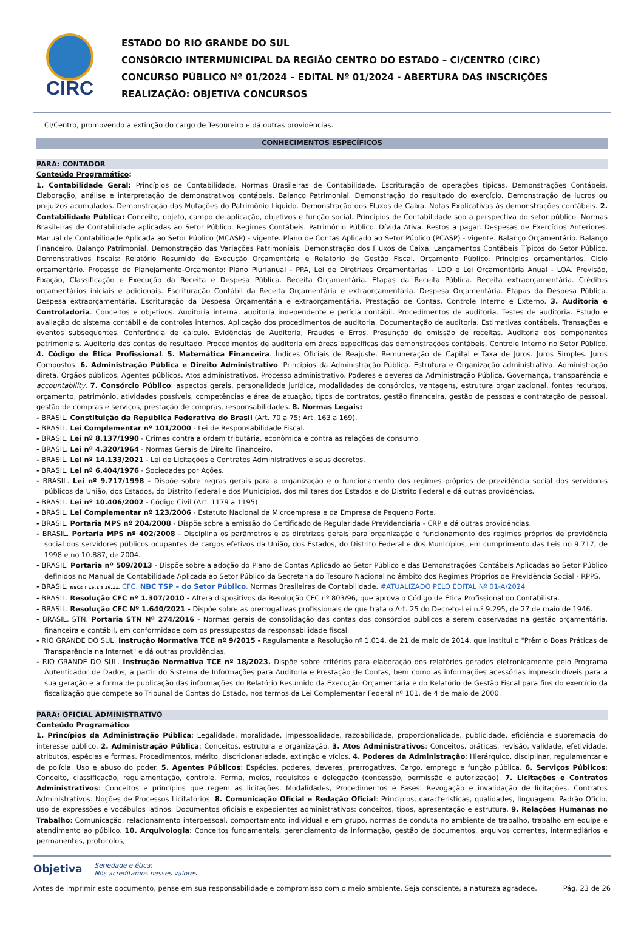CIRC
ESTADO DO RIO GRANDE DO SUL
CONSÓRCIO INTERMUNICIPAL DA REGIÃO CENTRO DO ESTADO – CI/CENTRO (CIRC)
CONCURSO PÚBLICO Nº 01/2024 – EDITAL Nº 01/2024 - ABERTURA DAS INSCRIÇÕES
REALIZAÇÃO: OBJETIVA CONCURSOS
CI/Centro, promovendo a extinção do cargo de Tesoureiro e dá outras providências.
CONHECIMENTOS ESPECÍFICOS
PARA: CONTADOR
Conteúdo Programático:
1. Contabilidade Geral: Princípios de Contabilidade. Normas Brasileiras de Contabilidade. Escrituração de operações típicas. Demonstrações Contábeis. Elaboração, análise e interpretação de demonstrativos contábeis. Balanço Patrimonial. Demonstração do resultado do exercício. Demonstração de lucros ou prejuízos acumulados. Demonstração das Mutações do Patrimônio Líquido. Demonstração dos Fluxos de Caixa. Notas Explicativas às demonstrações contábeis. 2. Contabilidade Pública: Conceito, objeto, campo de aplicação, objetivos e função social. Princípios de Contabilidade sob a perspectiva do setor público. Normas Brasileiras de Contabilidade aplicadas ao Setor Público. Regimes Contábeis. Patrimônio Público. Dívida Ativa. Restos a pagar. Despesas de Exercícios Anteriores. Manual de Contabilidade Aplicada ao Setor Público (MCASP) - vigente. Plano de Contas Aplicado ao Setor Público (PCASP) - vigente. Balanço Orçamentário. Balanço Financeiro. Balanço Patrimonial. Demonstração das Variações Patrimoniais. Demonstração dos Fluxos de Caixa. Lançamentos Contábeis Típicos do Setor Público. Demonstrativos fiscais: Relatório Resumido de Execução Orçamentária e Relatório de Gestão Fiscal. Orçamento Público. Princípios orçamentários. Ciclo orçamentário. Processo de Planejamento-Orçamento: Plano Plurianual - PPA, Lei de Diretrizes Orçamentárias - LDO e Lei Orçamentária Anual - LOA. Previsão, Fixação, Classificação e Execução da Receita e Despesa Pública. Receita Orçamentária. Etapas da Receita Pública. Receita extraorçamentária. Créditos orçamentários iniciais e adicionais. Escrituração Contábil da Receita Orçamentária e extraorçamentária. Despesa Orçamentária. Etapas da Despesa Pública. Despesa extraorçamentária. Escrituração da Despesa Orçamentária e extraorçamentária. Prestação de Contas. Controle Interno e Externo. 3. Auditoria e Controladoria. Conceitos e objetivos. Auditoria interna, auditoria independente e perícia contábil. Procedimentos de auditoria. Testes de auditoria. Estudo e avaliação do sistema contábil e de controles internos. Aplicação dos procedimentos de auditoria. Documentação de auditoria. Estimativas contábeis. Transações e eventos subsequentes. Conferência de cálculo. Evidências de Auditoria, Fraudes e Erros. Presunção de omissão de receitas. Auditoria dos componentes patrimoniais. Auditoria das contas de resultado. Procedimentos de auditoria em áreas específicas das demonstrações contábeis. Controle Interno no Setor Público. 4. Código de Ética Profissional. 5. Matemática Financeira. Índices Oficiais de Reajuste. Remuneração de Capital e Taxa de Juros. Juros Simples. Juros Compostos. 6. Administração Pública e Direito Administrativo. Princípios da Administração Pública. Estrutura e Organização administrativa. Administração direta. Órgãos públicos. Agentes públicos. Atos administrativos. Processo administrativo. Poderes e deveres da Administração Pública. Governança, transparência e accountability. 7. Consórcio Público: aspectos gerais, personalidade jurídica, modalidades de consórcios, vantagens, estrutura organizacional, fontes recursos, orçamento, patrimônio, atividades possíveis, competências e área de atuação, tipos de contratos, gestão financeira, gestão de pessoas e contratação de pessoal, gestão de compras e serviços, prestação de compras, responsabilidades. 8. Normas Legais:
- BRASIL. Constituição da República Federativa do Brasil (Art. 70 a 75; Art. 163 a 169).
- BRASIL. Lei Complementar nº 101/2000 - Lei de Responsabilidade Fiscal.
- BRASIL. Lei nº 8.137/1990 - Crimes contra a ordem tributária, econômica e contra as relações de consumo.
- BRASIL. Lei nº 4.320/1964 - Normas Gerais de Direito Financeiro.
- BRASIL. Lei nº 14.133/2021 - Lei de Licitações e Contratos Administrativos e seus decretos.
- BRASIL. Lei nº 6.404/1976 - Sociedades por Ações.
- BRASIL. Lei nº 9.717/1998 - Dispõe sobre regras gerais para a organização e o funcionamento dos regimes próprios de previdência social dos servidores públicos da União, dos Estados, do Distrito Federal e dos Municípios, dos militares dos Estados e do Distrito Federal e dá outras providências.
- BRASIL. Lei nº 10.406/2002 - Código Civil (Art. 1179 a 1195)
- BRASIL. Lei Complementar nº 123/2006 - Estatuto Nacional da Microempresa e da Empresa de Pequeno Porte.
- BRASIL. Portaria MPS nº 204/2008 - Dispõe sobre a emissão do Certificado de Regularidade Previdenciária - CRP e dá outras providências.
- BRASIL. Portaria MPS nº 402/2008 - Disciplina os parâmetros e as diretrizes gerais para organização e funcionamento dos regimes próprios de previdência social dos servidores públicos ocupantes de cargos efetivos da União, dos Estados, do Distrito Federal e dos Municípios, em cumprimento das Leis no 9.717, de 1998 e no 10.887, de 2004.
- BRASIL. Portaria nº 509/2013 - Dispõe sobre a adoção do Plano de Contas Aplicado ao Setor Público e das Demonstrações Contábeis Aplicadas ao Setor Público definidos no Manual de Contabilidade Aplicada ao Setor Público da Secretaria do Tesouro Nacional no âmbito dos Regimes Próprios de Previdência Social - RPPS.
- BRASIL. NBCs T 16.1 a 16.11. CFC. NBC TSP – do Setor Público. Normas Brasileiras de Contabilidade. #ATUALIZADO PELO EDITAL Nº 01-A/2024
- BRASIL. Resolução CFC nº 1.307/2010 - Altera dispositivos da Resolução CFC nº 803/96, que aprova o Código de Ética Profissional do Contabilista.
- BRASIL. Resolução CFC Nº 1.640/2021 - Dispõe sobre as prerrogativas profissionais de que trata o Art. 25 do Decreto-Lei n.º 9.295, de 27 de maio de 1946.
- BRASIL. STN. Portaria STN Nº 274/2016 - Normas gerais de consolidação das contas dos consórcios públicos a serem observadas na gestão orçamentária, financeira e contábil, em conformidade com os pressupostos da responsabilidade fiscal.
- RIO GRANDE DO SUL. Instrução Normativa TCE nº 9/2015 - Regulamenta a Resolução nº 1.014, de 21 de maio de 2014, que institui o "Prêmio Boas Práticas de Transparência na Internet" e dá outras providências.
- RIO GRANDE DO SUL. Instrução Normativa TCE nº 18/2023. Dispõe sobre critérios para elaboração dos relatórios gerados eletronicamente pelo Programa Autenticador de Dados, a partir do Sistema de Informações para Auditoria e Prestação de Contas, bem como as informações acessórias imprescindíveis para a sua geração e a forma de publicação das informações do Relatório Resumido da Execução Orçamentária e do Relatório de Gestão Fiscal para fins do exercício da fiscalização que compete ao Tribunal de Contas do Estado, nos termos da Lei Complementar Federal nº 101, de 4 de maio de 2000.
PARA: OFICIAL ADMINISTRATIVO
Conteúdo Programático:
1. Princípios da Administração Pública: Legalidade, moralidade, impessoalidade, razoabilidade, proporcionalidade, publicidade, eficiência e supremacia do interesse público. 2. Administração Pública: Conceitos, estrutura e organização. 3. Atos Administrativos: Conceitos, práticas, revisão, validade, efetividade, atributos, espécies e formas. Procedimentos, mérito, discricionariedade, extinção e vícios. 4. Poderes da Administração: Hierárquico, disciplinar, regulamentar e de polícia. Uso e abuso do poder. 5. Agentes Públicos: Espécies, poderes, deveres, prerrogativas. Cargo, emprego e função pública. 6. Serviços Públicos: Conceito, classificação, regulamentação, controle. Forma, meios, requisitos e delegação (concessão, permissão e autorização). 7. Licitações e Contratos Administrativos: Conceitos e princípios que regem as licitações. Modalidades, Procedimentos e Fases. Revogação e invalidação de licitações. Contratos Administrativos. Noções de Processos Licitatórios. 8. Comunicação Oficial e Redação Oficial: Princípios, características, qualidades, linguagem, Padrão Ofício, uso de expressões e vocábulos latinos. Documentos oficiais e expedientes administrativos: conceitos, tipos, apresentação e estrutura. 9. Relações Humanas no Trabalho: Comunicação, relacionamento interpessoal, comportamento individual e em grupo, normas de conduta no ambiente de trabalho, trabalho em equipe e atendimento ao público. 10. Arquivologia: Conceitos fundamentais, gerenciamento da informação, gestão de documentos, arquivos correntes, intermediários e permanentes, protocolos,
Objetiva Seriedade e ética:
Nós acreditamos nesses valores.
Antes de imprimir este documento, pense em sua responsabilidade e compromisso com o meio ambiente. Seja consciente, a natureza agradece. Pág. 23 de 26